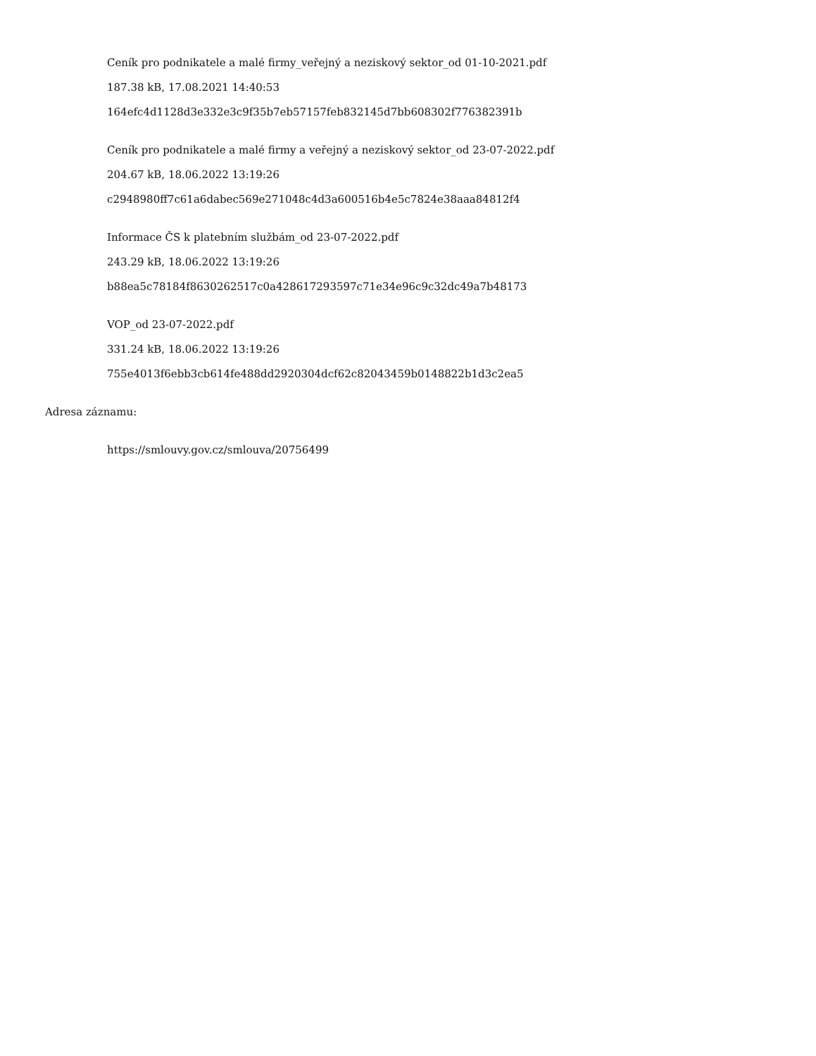Ceník pro podnikatele a malé firmy_veřejný a neziskový sektor_od 01-10-2021.pdf
187.38 kB, 17.08.2021 14:40:53
164efc4d1128d3e332e3c9f35b7eb57157feb832145d7bb608302f776382391b
Ceník pro podnikatele a malé firmy a veřejný a neziskový sektor_od 23-07-2022.pdf
204.67 kB, 18.06.2022 13:19:26
c2948980ff7c61a6dabec569e271048c4d3a600516b4e5c7824e38aaa84812f4
Informace ČS k platebním službám_od 23-07-2022.pdf
243.29 kB, 18.06.2022 13:19:26
b88ea5c78184f8630262517c0a428617293597c71e34e96c9c32dc49a7b48173
VOP_od 23-07-2022.pdf
331.24 kB, 18.06.2022 13:19:26
755e4013f6ebb3cb614fe488dd2920304dcf62c82043459b0148822b1d3c2ea5
Adresa záznamu:
https://smlouvy.gov.cz/smlouva/20756499